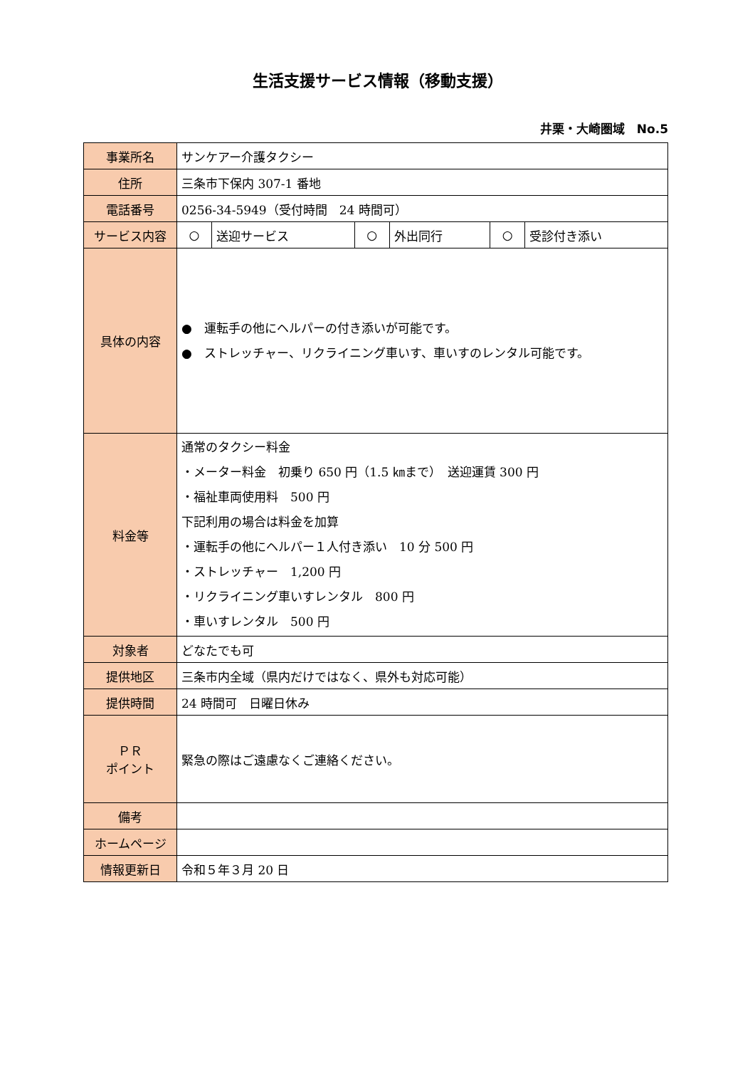生活支援サービス情報（移動支援）
井栗・大崎圏域　No.5
| 事業所名 | サンケアー介護タクシー | | | | | |
| 住所 | 三条市下保内 307-1 番地 | | | | | |
| 電話番号 | 0256-34-5949（受付時間 24 時間可） | | | | | |
| サービス内容 | ○ | 送迎サービス | ○ | 外出同行 | ○ | 受診付き添い |
| 具体の内容 | ● 運転手の他にヘルパーの付き添いが可能です。 ● ストレッチャー、リクライニング車いす、車いすのレンタル可能です。 | | | | | |
| 料金等 | 通常のタクシー料金 ・メーター料金 初乗り 650 円（1.5 ㎞まで） 送迎運賃 300 円 ・福祉車両使用料 500 円 下記利用の場合は料金を加算 ・運転手の他にヘルパー１人付き添い 10 分 500 円 ・ストレッチャー 1,200 円 ・リクライニング車いすレンタル 800 円 ・車いすレンタル 500 円 | | | | | |
| 対象者 | どなたでも可 | | | | | |
| 提供地区 | 三条市内全域（県内だけではなく、県外も対応可能） | | | | | |
| 提供時間 | 24 時間可 日曜日休み | | | | | |
| ＰＲ ポイント | 緊急の際はご遠慮なくご連絡ください。 | | | | | |
| 備考 | | | | | | |
| ホームページ | | | | | | |
| 情報更新日 | 令和５年３月 20 日 | | | | | |